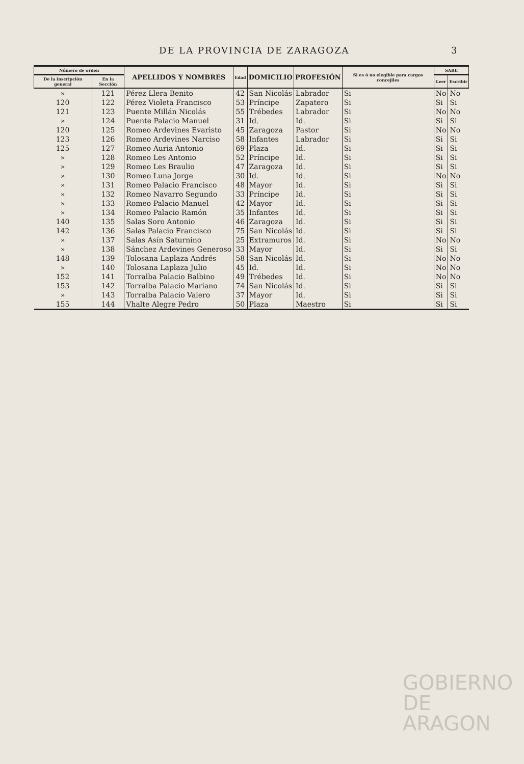DE LA PROVINCIA DE ZARAGOZA 3
| Número de orden | | APELLIDOS Y NOMBRES | Edad | DOMICILIO | PROFESIÓN | Si es ó no elegible para cargos concejiles | SABE | |
| --- | --- | --- | --- | --- | --- | --- | --- | --- |
| De la inscripción general | En la Sección | | | | | | Leer | Escribir |
| » | 121 | Pérez Llera Benito | 42 | San Nicolás | Labrador | Si | No | No |
| 120 | 122 | Pérez Violeta Francisco | 53 | Príncipe | Zapatero | Si | Si | Si |
| 121 | 123 | Puente Millán Nicolás | 55 | Trébedes | Labrador | Si | No | No |
| » | 124 | Puente Palacio Manuel | 31 | Id. | Id. | Si | Si | Si |
| 120 | 125 | Romeo Ardevines Evaristo | 45 | Zaragoza | Pastor | Si | No | No |
| 123 | 126 | Romeo Ardevines Narciso | 58 | Infantes | Labrador | Si | Si | Si |
| 125 | 127 | Romeo Auria Antonio | 69 | Plaza | Id. | Si | Si | Si |
| » | 128 | Romeo Les Antonio | 52 | Príncipe | Id. | Si | Si | Si |
| » | 129 | Romeo Les Braulio | 47 | Zaragoza | Id. | Si | Si | Si |
| » | 130 | Romeo Luna Jorge | 30 | Id. | Id. | Si | No | No |
| » | 131 | Romeo Palacio Francisco | 48 | Mayor | Id. | Si | Si | Si |
| » | 132 | Romeo Navarro Segundo | 33 | Príncipe | Id. | Si | Si | Si |
| » | 133 | Romeo Palacio Manuel | 42 | Mayor | Id. | Si | Si | Si |
| » | 134 | Romeo Palacio Ramón | 35 | Infantes | Id. | Si | Si | Si |
| 140 | 135 | Salas Soro Antonio | 46 | Zaragoza | Id. | Si | Si | Si |
| 142 | 136 | Salas Palacio Francisco | 75 | San Nicolás | Id. | Si | Si | Si |
| » | 137 | Salas Asín Saturnino | 25 | Extramuros | Id. | Si | No | No |
| » | 138 | Sánchez Ardevines Generoso | 33 | Mayor | Id. | Si | Si | Si |
| 148 | 139 | Tolosana Laplaza Andrés | 58 | San Nicolás | Id. | Si | No | No |
| » | 140 | Tolosana Laplaza Julio | 45 | Id. | Id. | Si | No | No |
| 152 | 141 | Torralba Palacio Balbino | 49 | Trébedes | Id. | Si | No | No |
| 153 | 142 | Torralba Palacio Mariano | 74 | San Nicolás | Id. | Si | Si | Si |
| » | 143 | Torralba Palacio Valero | 37 | Mayor | Id. | Si | Si | Si |
| 155 | 144 | Vhalte Alegre Pedro | 50 | Plaza | Maestro | Si | Si | Si |
GOBIERNO
DE ARAGON